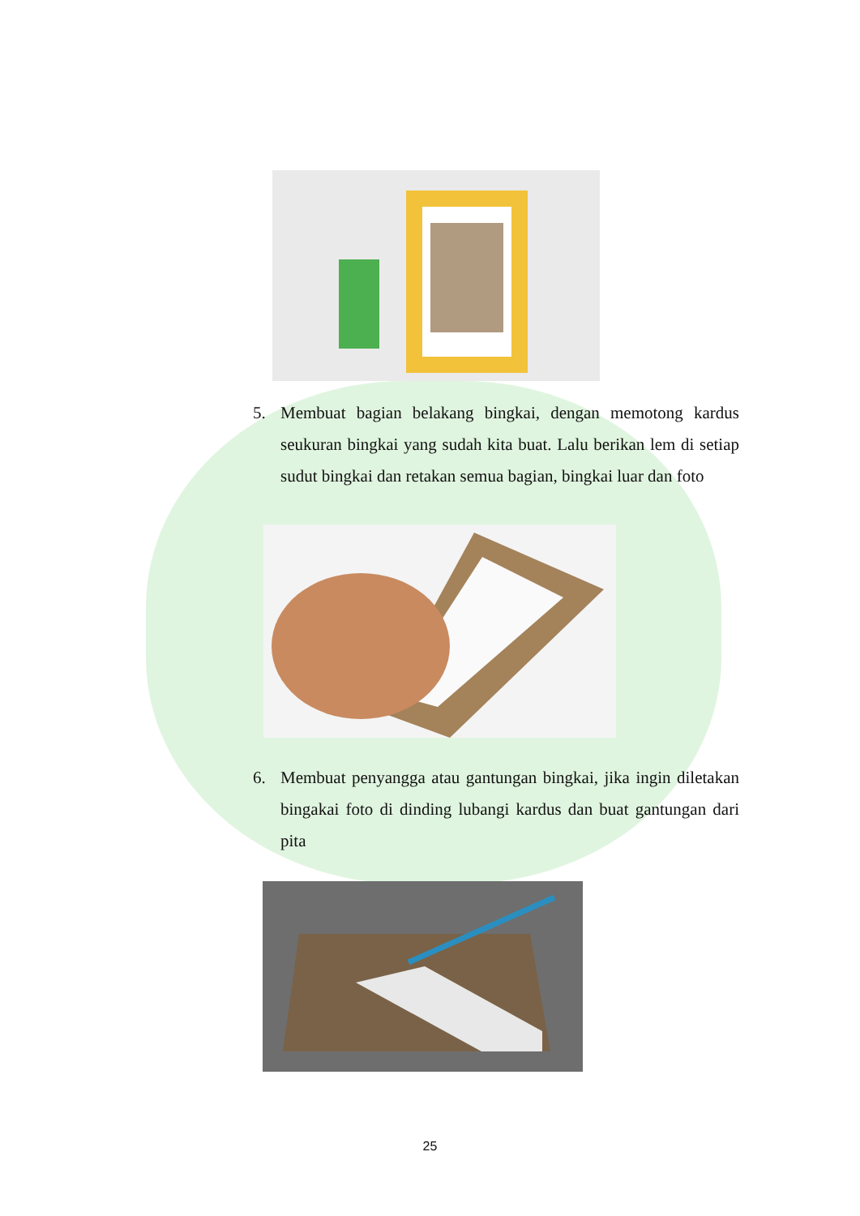5. Membuat bagian belakang bingkai, dengan memotong kardus seukuran bingkai yang sudah kita buat. Lalu berikan lem di setiap sudut bingkai dan retakan semua bagian, bingkai luar dan foto
6. Membuat penyangga atau gantungan bingkai, jika ingin diletakan bingakai foto di dinding lubangi kardus dan buat gantungan dari pita
25